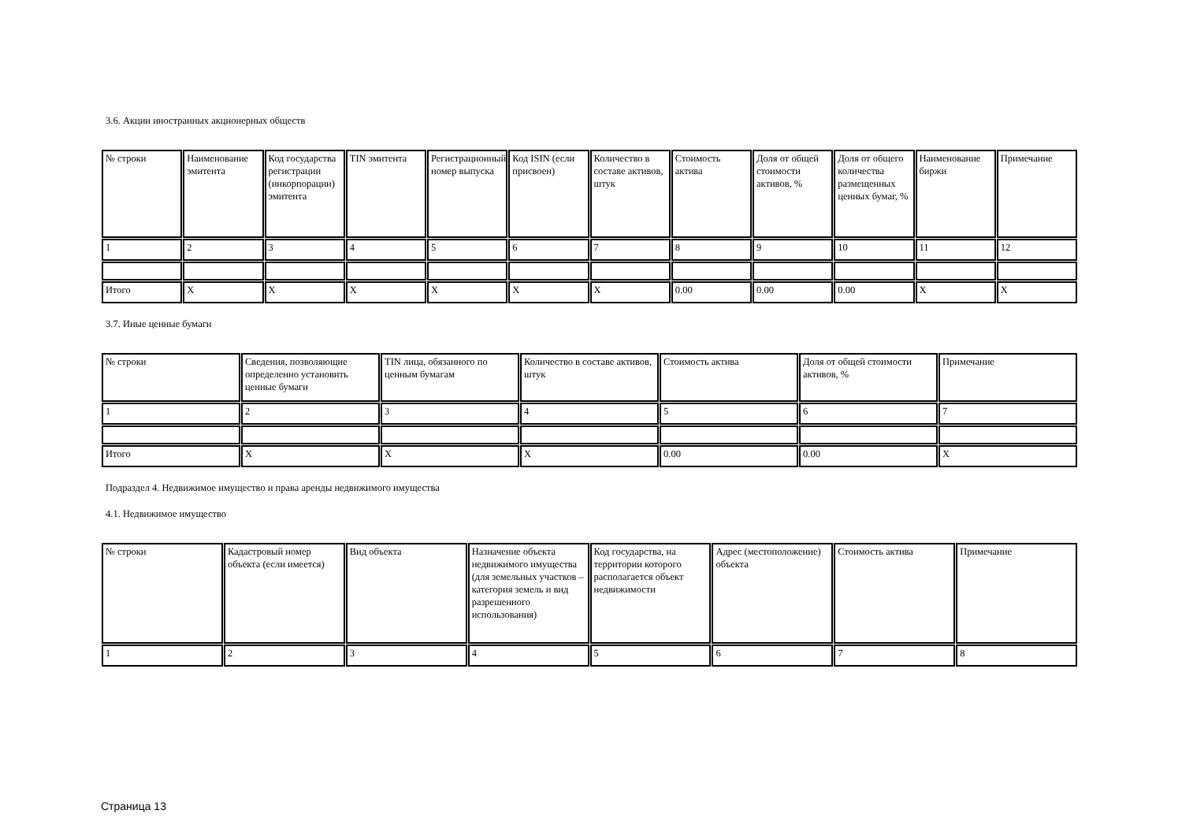3.6. Акции иностранных акционерных обществ
| № строки | Наименование эмитента | Код государства регистрации (инкорпорации) эмитента | TIN эмитента | Регистрационный номер выпуска | Код ISIN (если присвоен) | Количество в составе активов, штук | Стоимость актива | Доля от общей стоимости активов, % | Доля от общего количества размещенных ценных бумаг, % | Наименование биржи | Примечание |
| --- | --- | --- | --- | --- | --- | --- | --- | --- | --- | --- | --- |
| 1 | 2 | 3 | 4 | 5 | 6 | 7 | 8 | 9 | 10 | 11 | 12 |
| Итого | X | X | X | X | X | X | 0.00 | 0.00 | 0.00 | X | X |
3.7. Иные ценные бумаги
| № строки | Сведения, позволяющие определенно установить ценные бумаги | TIN лица, обязанного по ценным бумагам | Количество в составе активов, штук | Стоимость актива | Доля от общей стоимости активов, % | Примечание |
| --- | --- | --- | --- | --- | --- | --- |
| 1 | 2 | 3 | 4 | 5 | 6 | 7 |
| Итого | X | X | X | 0.00 | 0.00 | X |
Подраздел 4. Недвижимое имущество и права аренды недвижимого имущества
4.1. Недвижимое имущество
| № строки | Кадастровый номер объекта (если имеется) | Вид объекта | Назначение объекта недвижимого имущества (для земельных участков – категория земель и вид разрешенного использования) | Код государства, на территории которого располагается объект недвижимости | Адрес (местоположение) объекта | Стоимость актива | Примечание |
| --- | --- | --- | --- | --- | --- | --- | --- |
| 1 | 2 | 3 | 4 | 5 | 6 | 7 | 8 |
Страница 13